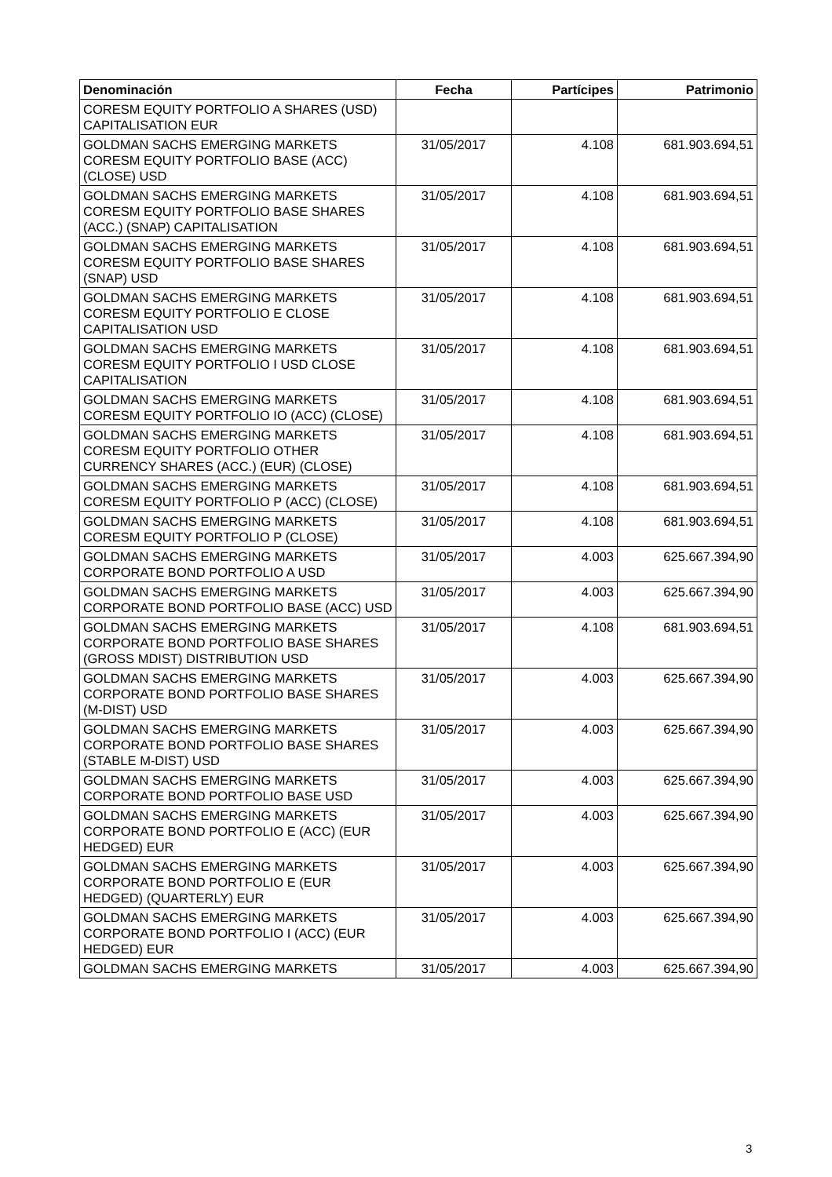| Denominación | Fecha | Partícipes | Patrimonio |
| --- | --- | --- | --- |
| CORESM EQUITY PORTFOLIO A SHARES (USD) CAPITALISATION EUR | | | |
| GOLDMAN SACHS EMERGING MARKETS CORESM EQUITY PORTFOLIO BASE (ACC) (CLOSE) USD | 31/05/2017 | 4.108 | 681.903.694,51 |
| GOLDMAN SACHS EMERGING MARKETS CORESM EQUITY PORTFOLIO BASE SHARES (ACC.) (SNAP) CAPITALISATION | 31/05/2017 | 4.108 | 681.903.694,51 |
| GOLDMAN SACHS EMERGING MARKETS CORESM EQUITY PORTFOLIO BASE SHARES (SNAP) USD | 31/05/2017 | 4.108 | 681.903.694,51 |
| GOLDMAN SACHS EMERGING MARKETS CORESM EQUITY PORTFOLIO E CLOSE CAPITALISATION USD | 31/05/2017 | 4.108 | 681.903.694,51 |
| GOLDMAN SACHS EMERGING MARKETS CORESM EQUITY PORTFOLIO I USD CLOSE CAPITALISATION | 31/05/2017 | 4.108 | 681.903.694,51 |
| GOLDMAN SACHS EMERGING MARKETS CORESM EQUITY PORTFOLIO IO (ACC) (CLOSE) | 31/05/2017 | 4.108 | 681.903.694,51 |
| GOLDMAN SACHS EMERGING MARKETS CORESM EQUITY PORTFOLIO OTHER CURRENCY SHARES (ACC.) (EUR) (CLOSE) | 31/05/2017 | 4.108 | 681.903.694,51 |
| GOLDMAN SACHS EMERGING MARKETS CORESM EQUITY PORTFOLIO P (ACC) (CLOSE) | 31/05/2017 | 4.108 | 681.903.694,51 |
| GOLDMAN SACHS EMERGING MARKETS CORESM EQUITY PORTFOLIO P (CLOSE) | 31/05/2017 | 4.108 | 681.903.694,51 |
| GOLDMAN SACHS EMERGING MARKETS CORPORATE BOND PORTFOLIO A USD | 31/05/2017 | 4.003 | 625.667.394,90 |
| GOLDMAN SACHS EMERGING MARKETS CORPORATE BOND PORTFOLIO BASE (ACC) USD | 31/05/2017 | 4.003 | 625.667.394,90 |
| GOLDMAN SACHS EMERGING MARKETS CORPORATE BOND PORTFOLIO BASE SHARES (GROSS MDIST) DISTRIBUTION USD | 31/05/2017 | 4.108 | 681.903.694,51 |
| GOLDMAN SACHS EMERGING MARKETS CORPORATE BOND PORTFOLIO BASE SHARES (M-DIST) USD | 31/05/2017 | 4.003 | 625.667.394,90 |
| GOLDMAN SACHS EMERGING MARKETS CORPORATE BOND PORTFOLIO BASE SHARES (STABLE M-DIST) USD | 31/05/2017 | 4.003 | 625.667.394,90 |
| GOLDMAN SACHS EMERGING MARKETS CORPORATE BOND PORTFOLIO BASE USD | 31/05/2017 | 4.003 | 625.667.394,90 |
| GOLDMAN SACHS EMERGING MARKETS CORPORATE BOND PORTFOLIO E (ACC) (EUR HEDGED) EUR | 31/05/2017 | 4.003 | 625.667.394,90 |
| GOLDMAN SACHS EMERGING MARKETS CORPORATE BOND PORTFOLIO E (EUR HEDGED) (QUARTERLY) EUR | 31/05/2017 | 4.003 | 625.667.394,90 |
| GOLDMAN SACHS EMERGING MARKETS CORPORATE BOND PORTFOLIO I (ACC) (EUR HEDGED) EUR | 31/05/2017 | 4.003 | 625.667.394,90 |
| GOLDMAN SACHS EMERGING MARKETS | 31/05/2017 | 4.003 | 625.667.394,90 |
3